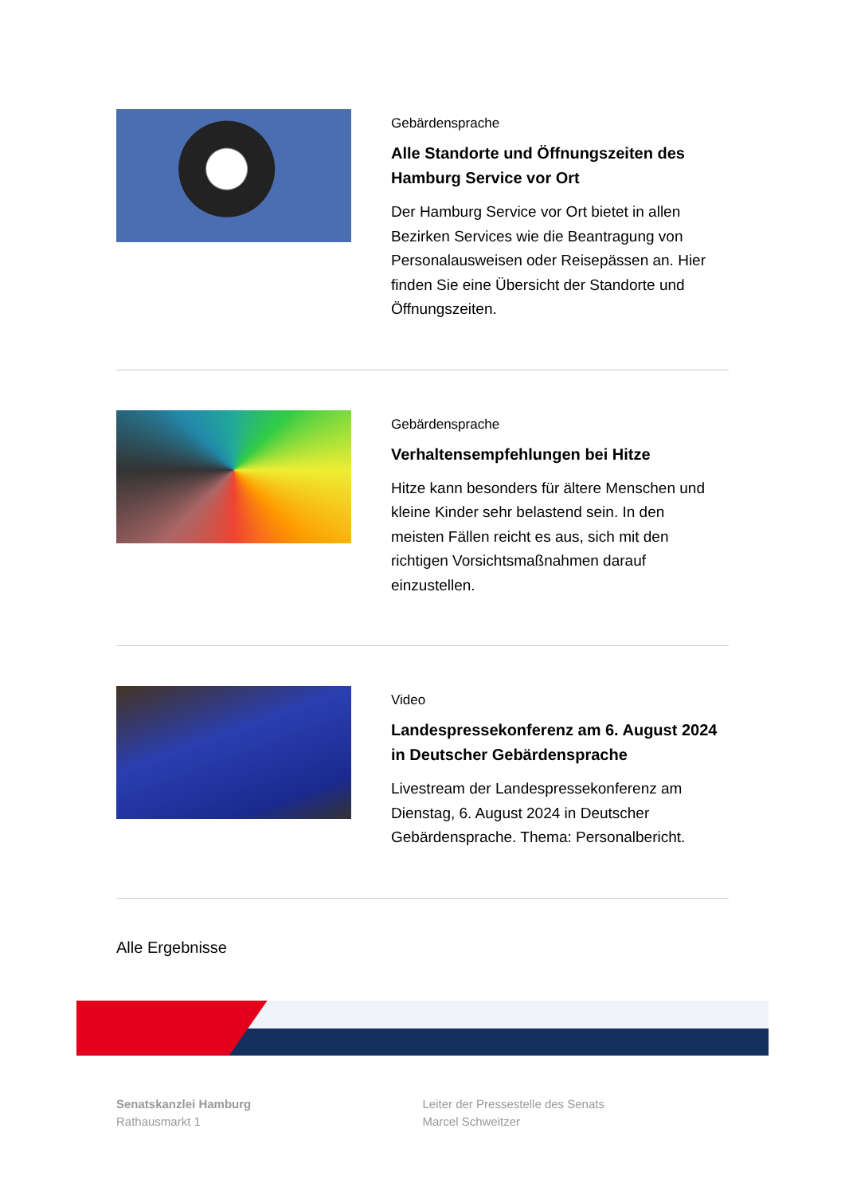Gebärdensprache
Alle Standorte und Öffnungszeiten des Hamburg Service vor Ort
Der Hamburg Service vor Ort bietet in allen Bezirken Services wie die Beantragung von Personalausweisen oder Reisepässen an. Hier finden Sie eine Übersicht der Standorte und Öffnungszeiten.
Gebärdensprache
Verhaltensempfehlungen bei Hitze
Hitze kann besonders für ältere Menschen und kleine Kinder sehr belastend sein. In den meisten Fällen reicht es aus, sich mit den richtigen Vorsichtsmaßnahmen darauf einzustellen.
Video
Landespressekonferenz am 6. August 2024 in Deutscher Gebärdensprache
Livestream der Landespressekonferenz am Dienstag, 6. August 2024 in Deutscher Gebärdensprache. Thema: Personalbericht.
Alle Ergebnisse
Senatskanzlei Hamburg
Rathausmarkt 1
Leiter der Pressestelle des Senats
Marcel Schweitzer